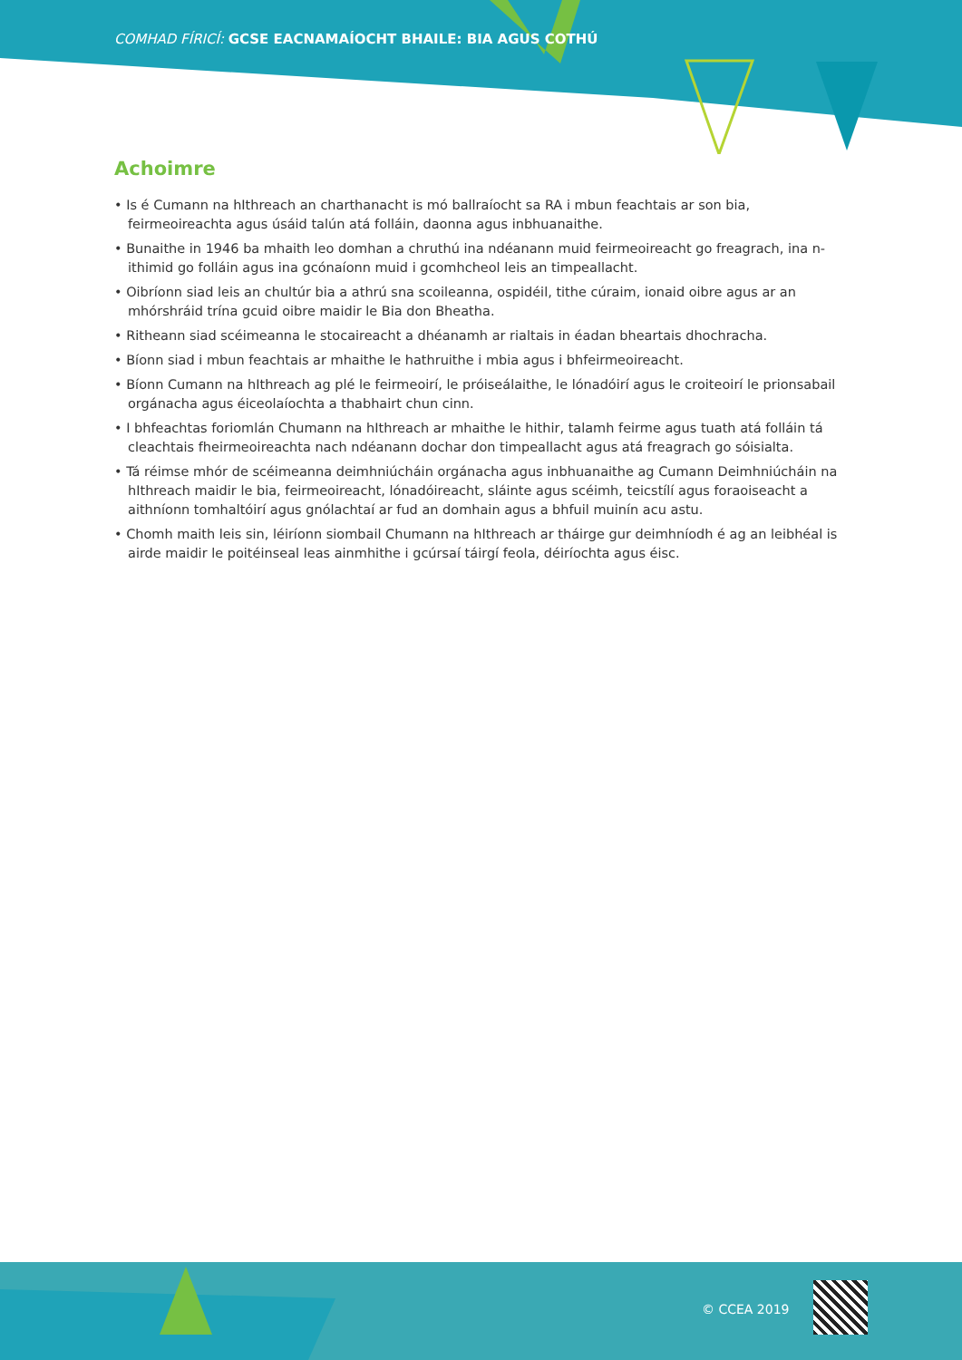COMHAD FÍRICÍ: GCSE EACNAMAÍOCHT BHAILE: BIA AGUS COTHÚ
Achoimre
• Is é Cumann na hIthreach an charthanacht is mó ballraíocht sa RA i mbun feachtais ar son bia, feirmeoireachta agus úsáid talún atá folláin, daonna agus inbhuanaithe.
• Bunaithe in 1946 ba mhaith leo domhan a chruthú ina ndéanann muid feirmeoireacht go freagrach, ina n-ithimid go folláin agus ina gcónaíonn muid i gcomhcheol leis an timpeallacht.
• Oibríonn siad leis an chultúr bia a athrú sna scoileanna, ospidéil, tithe cúraim, ionaid oibre agus ar an mhórshráid trína gcuid oibre maidir le Bia don Bheatha.
• Ritheann siad scéimeanna le stocaireacht a dhéanamh ar rialtais in éadan bheartais dhochracha.
• Bíonn siad i mbun feachtais ar mhaithe le hathruithe i mbia agus i bhfeirmeoireacht.
• Bíonn Cumann na hIthreach ag plé le feirmeoirí, le próiseálaithe, le lónadóirí agus le croiteoirí le prionsabail orgánacha agus éiceolaíochta a thabhairt chun cinn.
• I bhfeachtas foriomlán Chumann na hIthreach ar mhaithe le hithir, talamh feirme agus tuath atá folláin tá cleachtais fheirmeoireachta nach ndéanann dochar don timpeallacht agus atá freagrach go sóisialta.
• Tá réimse mhór de scéimeanna deimhniúcháin orgánacha agus inbhuanaithe ag Cumann Deimhniúcháin na hIthreach maidir le bia, feirmeoireacht, lónadóireacht, sláinte agus scéimh, teicstílí agus foraoiseacht a aithníonn tomhaltóirí agus gnólachtaí ar fud an domhain agus a bhfuil muinín acu astu.
• Chomh maith leis sin, léiríonn siombail Chumann na hIthreach ar tháirge gur deimhníodh é ag an leibhéal is airde maidir le poitéinseal leas ainmhithe i gcúrsaí táirgí feola, déiríochta agus éisc.
© CCEA 2019